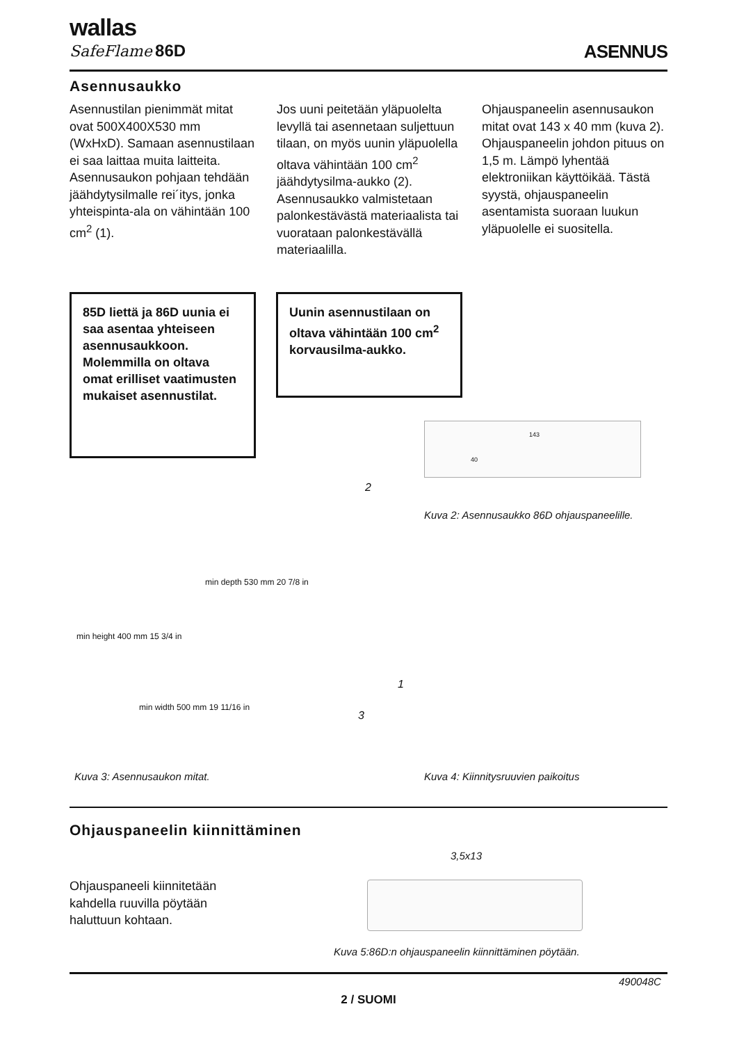wallas
SafeFlame 86D ASENNUS
Asennusaukko
Asennustilan pienimmät mitat ovat 500X400X530 mm (WxHxD). Samaan asennustilaan ei saa laittaa muita laitteita. Asennusaukon pohjaan tehdään jäähdytysilmalle rei´itys, jonka yhteispinta-ala on vähintään 100 cm<sup>2</sup> (1).
Jos uuni peitetään yläpuolelta levyllä tai asennetaan suljettuun tilaan, on myös uunin yläpuolella oltava vähintään 100 cm<sup>2</sup> jäähdytysilma-aukko (2). Asennusaukko valmistetaan palonkestävästä materiaalista tai vuorataan palonkestävällä materiaalilla.
Ohjauspaneelin asennusaukon mitat ovat 143 x 40 mm (kuva 2). Ohjauspaneelin johdon pituus on 1,5 m. Lämpö lyhentää elektroniikan käyttöikää. Tästä syystä, ohjauspaneelin asentamista suoraan luukun yläpuolelle ei suositella.
85D liettä ja 86D uunia ei saa asentaa yhteiseen asennusaukkoon. Molemmilla on oltava omat erilliset vaatimusten mukaiset asennustilat.
Uunin asennustilaan on oltava vähintään 100 cm<sup>2</sup> korvausilma-aukko.
143
40
Kuva 2: Asennusaukko 86D ohjauspaneelille.
2
min depth 530 mm 20 7/8 in
min height 400 mm 15 3/4 in
min width 500 mm 19 11/16 in
1
3
Kuva 3: Asennusaukon mitat.
Kuva 4: Kiinnitysruuvien paikoitus
Ohjauspaneelin kiinnittäminen
Ohjauspaneeli kiinnitetään kahdella ruuvilla pöytään haluttuun kohtaan.
3,5x13
Kuva 5:86D:n ohjauspaneelin kiinnittäminen pöytään.
490048C
2 / SUOMI